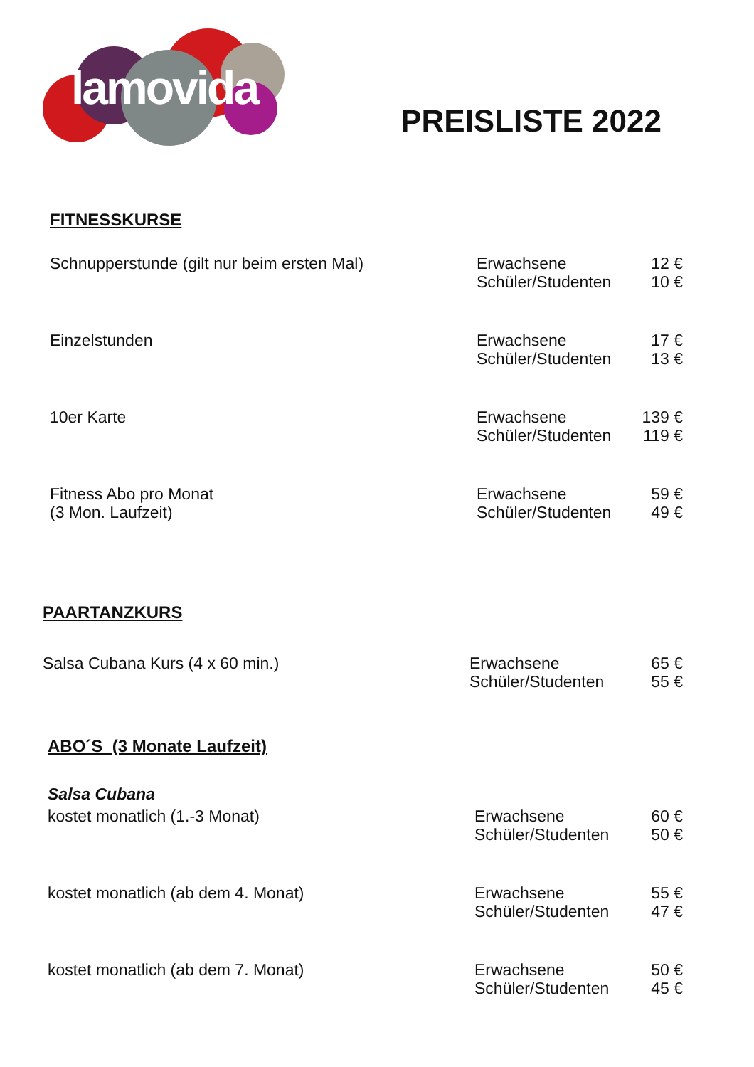lamovida
PREISLISTE 2022
FITNESSKURSE
| Schnupperstunde (gilt nur beim ersten Mal) | Erwachsene Schüler/Studenten | 12 € 10 € |
| Einzelstunden | Erwachsene Schüler/Studenten | 17 € 13 € |
| 10er Karte | Erwachsene Schüler/Studenten | 139 € 119 € |
| Fitness Abo pro Monat (3 Mon. Laufzeit) | Erwachsene Schüler/Studenten | 59 € 49 € |
PAARTANZKURS
| Salsa Cubana Kurs (4 x 60 min.) | Erwachsene Schüler/Studenten | 65 € 55 € |
ABO´S (3 Monate Laufzeit)
Salsa Cubana
| kostet monatlich (1.-3 Monat) | Erwachsene Schüler/Studenten | 60 € 50 € |
| kostet monatlich (ab dem 4. Monat) | Erwachsene Schüler/Studenten | 55 € 47 € |
| kostet monatlich (ab dem 7. Monat) | Erwachsene Schüler/Studenten | 50 € 45 € |